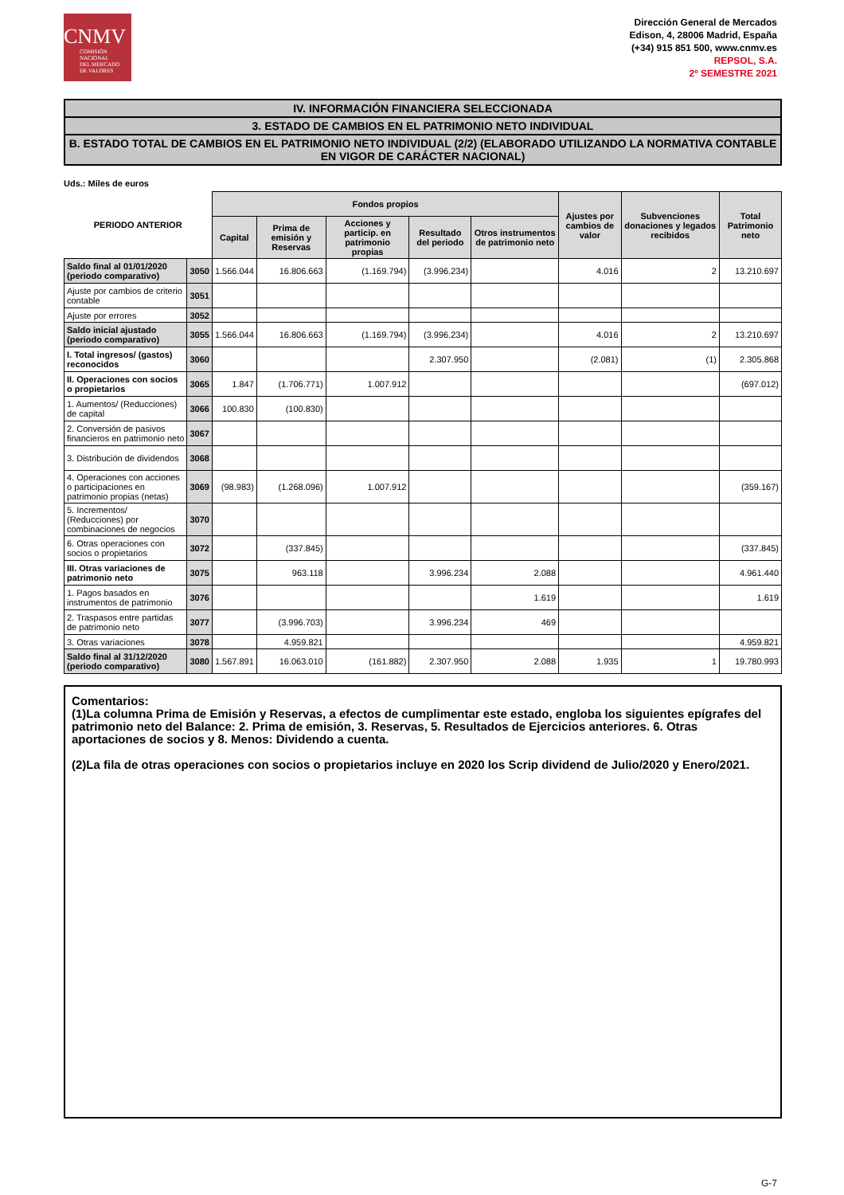CNMV
COMISIÓN
NACIONAL
DEL MERCADO
DE VALORES
Dirección General de Mercados
Edison, 4, 28006 Madrid, España
(+34) 915 851 500, www.cnmv.es
REPSOL, S.A.
2º SEMESTRE 2021
IV. INFORMACIÓN FINANCIERA SELECCIONADA
3. ESTADO DE CAMBIOS EN EL PATRIMONIO NETO INDIVIDUAL
B. ESTADO TOTAL DE CAMBIOS EN EL PATRIMONIO NETO INDIVIDUAL (2/2) (ELABORADO UTILIZANDO LA NORMATIVA CONTABLE EN VIGOR DE CARÁCTER NACIONAL)
Uds.: Miles de euros
| PERIODO ANTERIOR | | Fondos propios | | | | | Ajustes por cambios de valor | Subvenciones donaciones y legados recibidos | Total Patrimonio neto |
| --- | --- | --- | --- | --- | --- | --- | --- | --- | --- |
| | | Capital | Prima de emisión y Reservas | Acciones y particip. en patrimonio propias | Resultado del periodo | Otros instrumentos de patrimonio neto | | | |
| Saldo final al 01/01/2020 (periodo comparativo) | 3050 | 1.566.044 | 16.806.663 | (1.169.794) | (3.996.234) | | 4.016 | 2 | 13.210.697 |
| Ajuste por cambios de criterio contable | 3051 | | | | | | | | |
| Ajuste por errores | 3052 | | | | | | | | |
| Saldo inicial ajustado (periodo comparativo) | 3055 | 1.566.044 | 16.806.663 | (1.169.794) | (3.996.234) | | 4.016 | 2 | 13.210.697 |
| I. Total ingresos/ (gastos) reconocidos | 3060 | | | | 2.307.950 | | (2.081) | (1) | 2.305.868 |
| II. Operaciones con socios o propietarios | 3065 | 1.847 | (1.706.771) | 1.007.912 | | | | | (697.012) |
| 1. Aumentos/ (Reducciones) de capital | 3066 | 100.830 | (100.830) | | | | | | |
| 2. Conversión de pasivos financieros en patrimonio neto | 3067 | | | | | | | | |
| 3. Distribución de dividendos | 3068 | | | | | | | | |
| 4. Operaciones con acciones o participaciones en patrimonio propias (netas) | 3069 | (98.983) | (1.268.096) | 1.007.912 | | | | | (359.167) |
| 5. Incrementos/ (Reducciones) por combinaciones de negocios | 3070 | | | | | | | | |
| 6. Otras operaciones con socios o propietarios | 3072 | | (337.845) | | | | | | (337.845) |
| III. Otras variaciones de patrimonio neto | 3075 | | 963.118 | | 3.996.234 | 2.088 | | | 4.961.440 |
| 1. Pagos basados en instrumentos de patrimonio | 3076 | | | | | 1.619 | | | 1.619 |
| 2. Traspasos entre partidas de patrimonio neto | 3077 | | (3.996.703) | | 3.996.234 | 469 | | | |
| 3. Otras variaciones | 3078 | | 4.959.821 | | | | | | 4.959.821 |
| Saldo final al 31/12/2020 (periodo comparativo) | 3080 | 1.567.891 | 16.063.010 | (161.882) | 2.307.950 | 2.088 | 1.935 | 1 | 19.780.993 |
Comentarios:
(1)La columna Prima de Emisión y Reservas, a efectos de cumplimentar este estado, engloba los siguientes epígrafes del patrimonio neto del Balance: 2. Prima de emisión, 3. Reservas, 5. Resultados de Ejercicios anteriores. 6. Otras aportaciones de socios y 8. Menos: Dividendo a cuenta.
(2)La fila de otras operaciones con socios o propietarios incluye en 2020 los Scrip dividend de Julio/2020 y Enero/2021.
G-7